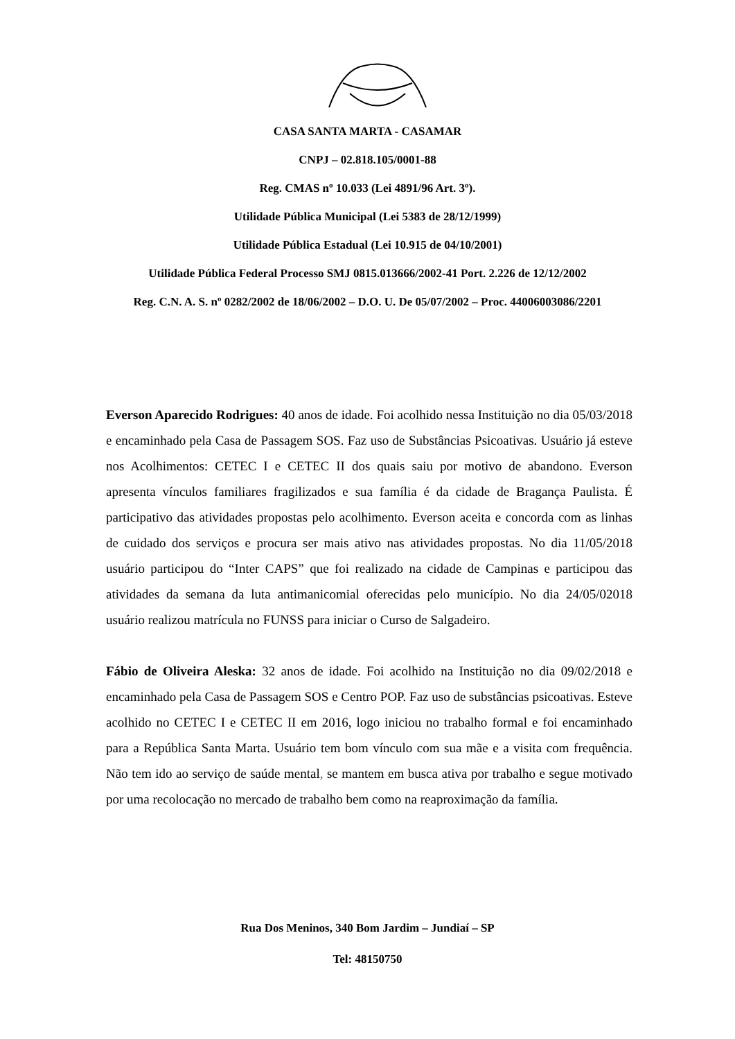CASA SANTA MARTA - CASAMAR
CNPJ – 02.818.105/0001-88
Reg. CMAS nº 10.033 (Lei 4891/96 Art. 3º).
Utilidade Pública Municipal (Lei 5383 de 28/12/1999)
Utilidade Pública Estadual (Lei 10.915 de 04/10/2001)
Utilidade Pública Federal Processo SMJ 0815.013666/2002-41 Port. 2.226 de 12/12/2002
Reg. C.N. A. S. nº 0282/2002 de 18/06/2002 – D.O. U. De 05/07/2002 – Proc. 44006003086/2201
Everson Aparecido Rodrigues: 40 anos de idade. Foi acolhido nessa Instituição no dia 05/03/2018 e encaminhado pela Casa de Passagem SOS. Faz uso de Substâncias Psicoativas. Usuário já esteve nos Acolhimentos: CETEC I e CETEC II dos quais saiu por motivo de abandono. Everson apresenta vínculos familiares fragilizados e sua família é da cidade de Bragança Paulista. É participativo das atividades propostas pelo acolhimento. Everson aceita e concorda com as linhas de cuidado dos serviços e procura ser mais ativo nas atividades propostas. No dia 11/05/2018 usuário participou do “Inter CAPS” que foi realizado na cidade de Campinas e participou das atividades da semana da luta antimanicomial oferecidas pelo município. No dia 24/05/02018 usuário realizou matrícula no FUNSS para iniciar o Curso de Salgadeiro.
Fábio de Oliveira Aleska: 32 anos de idade. Foi acolhido na Instituição no dia 09/02/2018 e encaminhado pela Casa de Passagem SOS e Centro POP. Faz uso de substâncias psicoativas. Esteve acolhido no CETEC I e CETEC II em 2016, logo iniciou no trabalho formal e foi encaminhado para a República Santa Marta. Usuário tem bom vínculo com sua mãe e a visita com frequência. Não tem ido ao serviço de saúde mental, se mantem em busca ativa por trabalho e segue motivado por uma recolocação no mercado de trabalho bem como na reaproximação da família.
Rua Dos Meninos, 340 Bom Jardim – Jundiaí – SP
Tel: 48150750